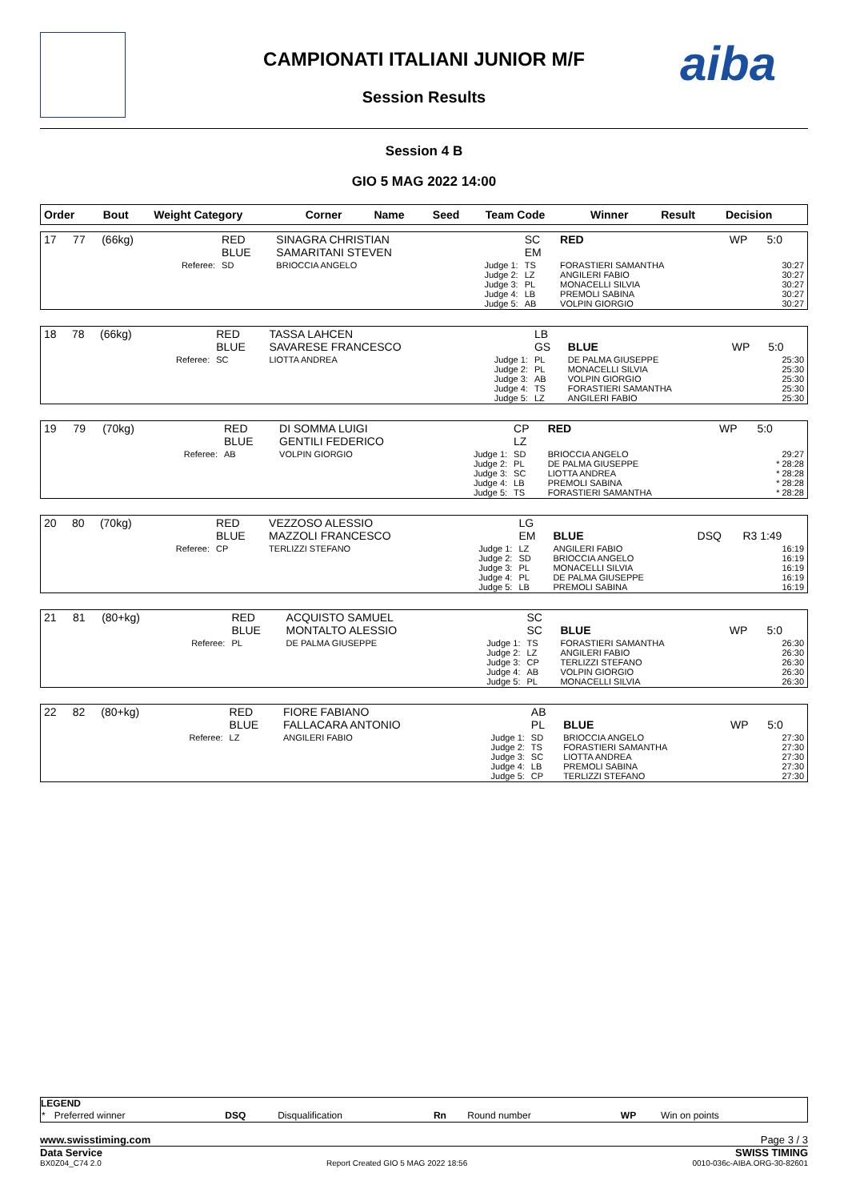aiba
CAMPIONATI ITALIANI JUNIOR M/F
Session Results
Session 4 B
GIO 5 MAG 2022 14:00
| Order | Bout | Weight Category | Corner | Name | Seed | Team Code | Winner | Result | Decision |
| --- | --- | --- | --- | --- | --- | --- | --- | --- | --- |
| 17 | 77 | (66kg) | | RED BLUE | SINAGRA CHRISTIAN SAMARITANI STEVEN | | SC EM | RED | WP | 5:0 |
| | | | Referee: | SD | BRIOCCIA ANGELO | Judge 1: Judge 2: Judge 3: Judge 4: Judge 5: | TS LZ PL LB AB | FORASTIERI SAMANTHA ANGILERI FABIO MONACELLI SILVIA PREMOLI SABINA VOLPIN GIORGIO | | 30:27 30:27 30:27 30:27 30:27 |
| 18 | 78 | (66kg) | | RED BLUE | TASSA LAHCEN SAVARESE FRANCESCO | | LB GS | BLUE | WP | 5:0 |
| | | | Referee: | SC | LIOTTA ANDREA | Judge 1: Judge 2: Judge 3: Judge 4: Judge 5: | PL PL AB TS LZ | DE PALMA GIUSEPPE MONACELLI SILVIA VOLPIN GIORGIO FORASTIERI SAMANTHA ANGILERI FABIO | | 25:30 25:30 25:30 25:30 25:30 |
| 19 | 79 | (70kg) | | RED BLUE | DI SOMMA LUIGI GENTILI FEDERICO | | CP LZ | RED | WP | 5:0 |
| | | | Referee: | AB | VOLPIN GIORGIO | Judge 1: Judge 2: Judge 3: Judge 4: Judge 5: | SD PL SC LB TS | BRIOCCIA ANGELO DE PALMA GIUSEPPE LIOTTA ANDREA PREMOLI SABINA FORASTIERI SAMANTHA | | 29:27 * 28:28 * 28:28 * 28:28 * 28:28 |
| 20 | 80 | (70kg) | | RED BLUE | VEZZOSO ALESSIO MAZZOLI FRANCESCO | | LG EM | BLUE | DSQ | R3 1:49 |
| | | | Referee: | CP | TERLIZZI STEFANO | Judge 1: Judge 2: Judge 3: Judge 4: Judge 5: | LZ SD PL PL LB | ANGILERI FABIO BRIOCCIA ANGELO MONACELLI SILVIA DE PALMA GIUSEPPE PREMOLI SABINA | | 16:19 16:19 16:19 16:19 16:19 |
| 21 | 81 | (80+kg) | | RED BLUE | ACQUISTO SAMUEL MONTALTO ALESSIO | | SC SC | BLUE | WP | 5:0 |
| | | | Referee: | PL | DE PALMA GIUSEPPE | Judge 1: Judge 2: Judge 3: Judge 4: Judge 5: | TS LZ CP AB PL | FORASTIERI SAMANTHA ANGILERI FABIO TERLIZZI STEFANO VOLPIN GIORGIO MONACELLI SILVIA | | 26:30 26:30 26:30 26:30 26:30 |
| 22 | 82 | (80+kg) | | RED BLUE | FIORE FABIANO FALLACARA ANTONIO | | AB PL | BLUE | WP | 5:0 |
| | | | Referee: | LZ | ANGILERI FABIO | Judge 1: Judge 2: Judge 3: Judge 4: Judge 5: | SD TS SC LB CP | BRIOCCIA ANGELO FORASTIERI SAMANTHA LIOTTA ANDREA PREMOLI SABINA TERLIZZI STEFANO | | 27:30 27:30 27:30 27:30 27:30 |
LEGEND
| * | Preferred winner | DSQ | Disqualification | Rn | Round number | WP | Win on points |
www.swisstiming.com Page 3 / 3
Data Service SWISS TIMING
BX0Z04_C74 2.0 Report Created GIO 5 MAG 2022 18:56 0010-036c-AIBA.ORG-30-82601